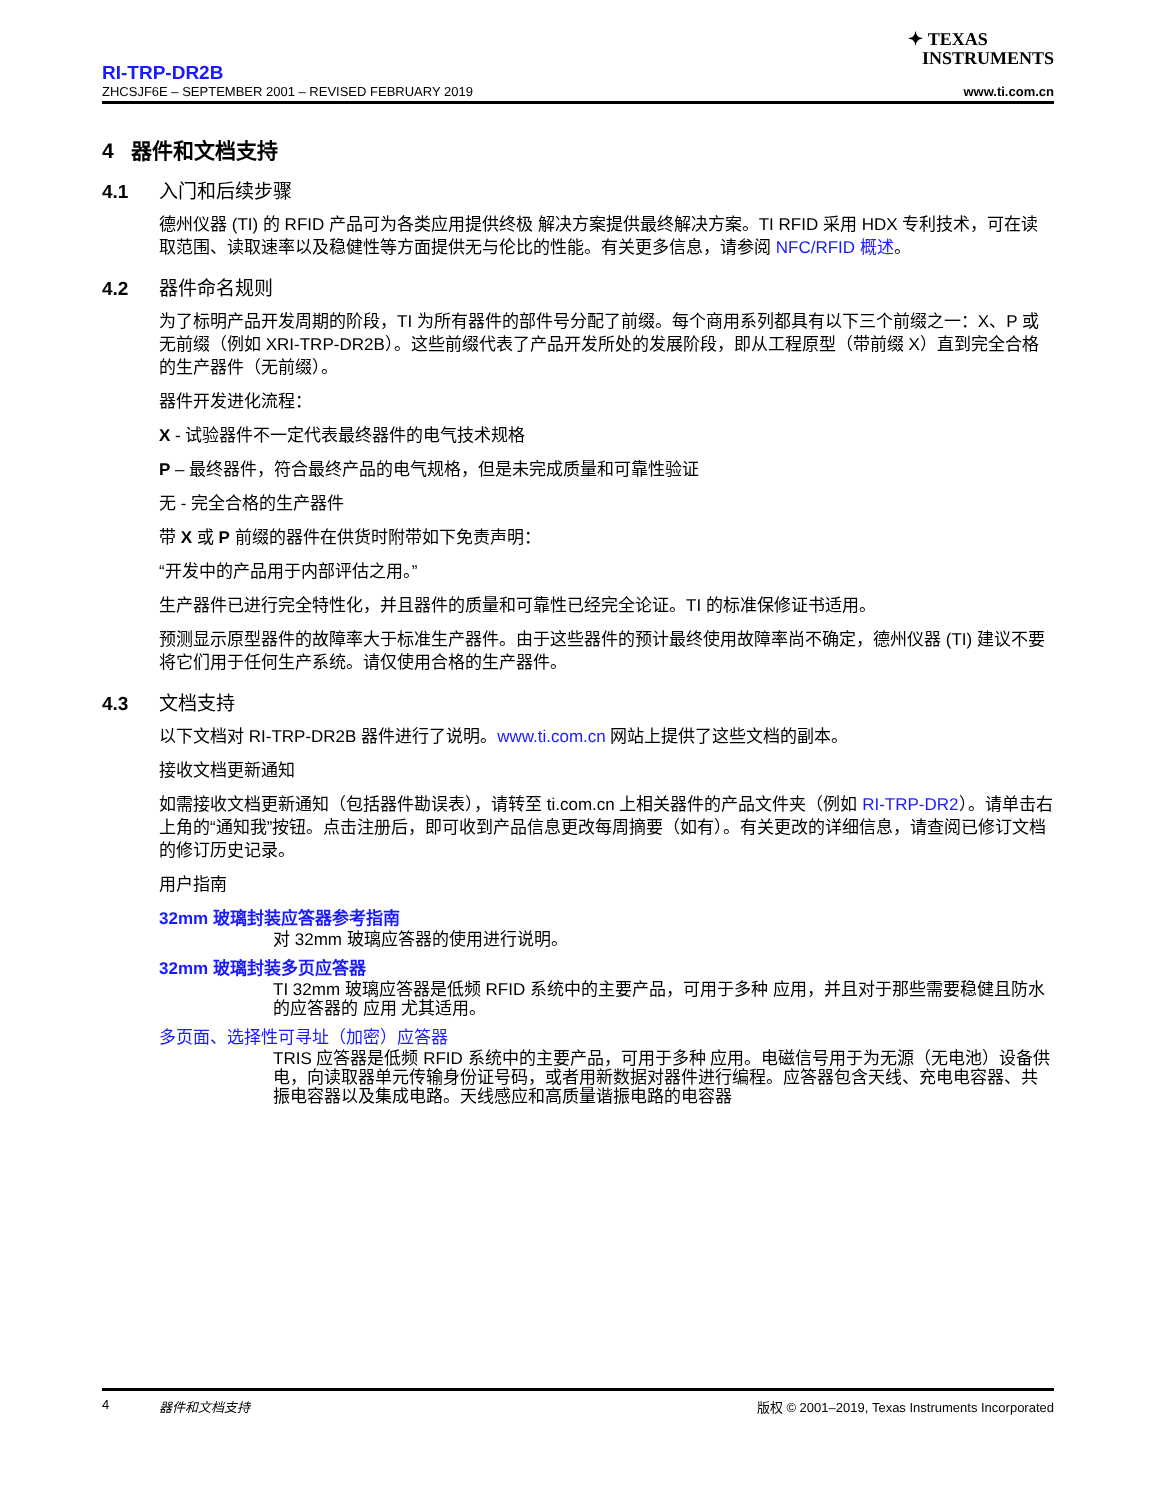✦ TEXAS
INSTRUMENTS
RI-TRP-DR2B
ZHCSJF6E – SEPTEMBER 2001 – REVISED FEBRUARY 2019 www.ti.com.cn
4 器件和文档支持
4.1 入门和后续步骤
德州仪器 (TI) 的 RFID 产品可为各类应用提供终极 解决方案提供最终解决方案。TI RFID 采用 HDX 专利技术，可在读取范围、读取速率以及稳健性等方面提供无与伦比的性能。有关更多信息，请参阅 NFC/RFID 概述。
4.2 器件命名规则
为了标明产品开发周期的阶段，TI 为所有器件的部件号分配了前缀。每个商用系列都具有以下三个前缀之一：X、P 或无前缀（例如 XRI-TRP-DR2B）。这些前缀代表了产品开发所处的发展阶段，即从工程原型（带前缀 X）直到完全合格的生产器件（无前缀）。
器件开发进化流程：
X - 试验器件不一定代表最终器件的电气技术规格
P – 最终器件，符合最终产品的电气规格，但是未完成质量和可靠性验证
无 - 完全合格的生产器件
带 X 或 P 前缀的器件在供货时附带如下免责声明：
“开发中的产品用于内部评估之用。”
生产器件已进行完全特性化，并且器件的质量和可靠性已经完全论证。TI 的标准保修证书适用。
预测显示原型器件的故障率大于标准生产器件。由于这些器件的预计最终使用故障率尚不确定，德州仪器 (TI) 建议不要将它们用于任何生产系统。请仅使用合格的生产器件。
4.3 文档支持
以下文档对 RI-TRP-DR2B 器件进行了说明。www.ti.com.cn 网站上提供了这些文档的副本。
接收文档更新通知
如需接收文档更新通知（包括器件勘误表），请转至 ti.com.cn 上相关器件的产品文件夹（例如 RI-TRP-DR2）。请单击右上角的“通知我”按钮。点击注册后，即可收到产品信息更改每周摘要（如有）。有关更改的详细信息，请查阅已修订文档的修订历史记录。
用户指南
32mm 玻璃封装应答器参考指南
对 32mm 玻璃应答器的使用进行说明。
32mm 玻璃封装多页应答器
TI 32mm 玻璃应答器是低频 RFID 系统中的主要产品，可用于多种 应用，并且对于那些需要稳健且防水的应答器的 应用 尤其适用。
多页面、选择性可寻址（加密）应答器
TRIS 应答器是低频 RFID 系统中的主要产品，可用于多种 应用。电磁信号用于为无源（无电池）设备供电，向读取器单元传输身份证号码，或者用新数据对器件进行编程。应答器包含天线、充电电容器、共振电容器以及集成电路。天线感应和高质量谐振电路的电容器
4 器件和文档支持 版权 © 2001–2019, Texas Instruments Incorporated